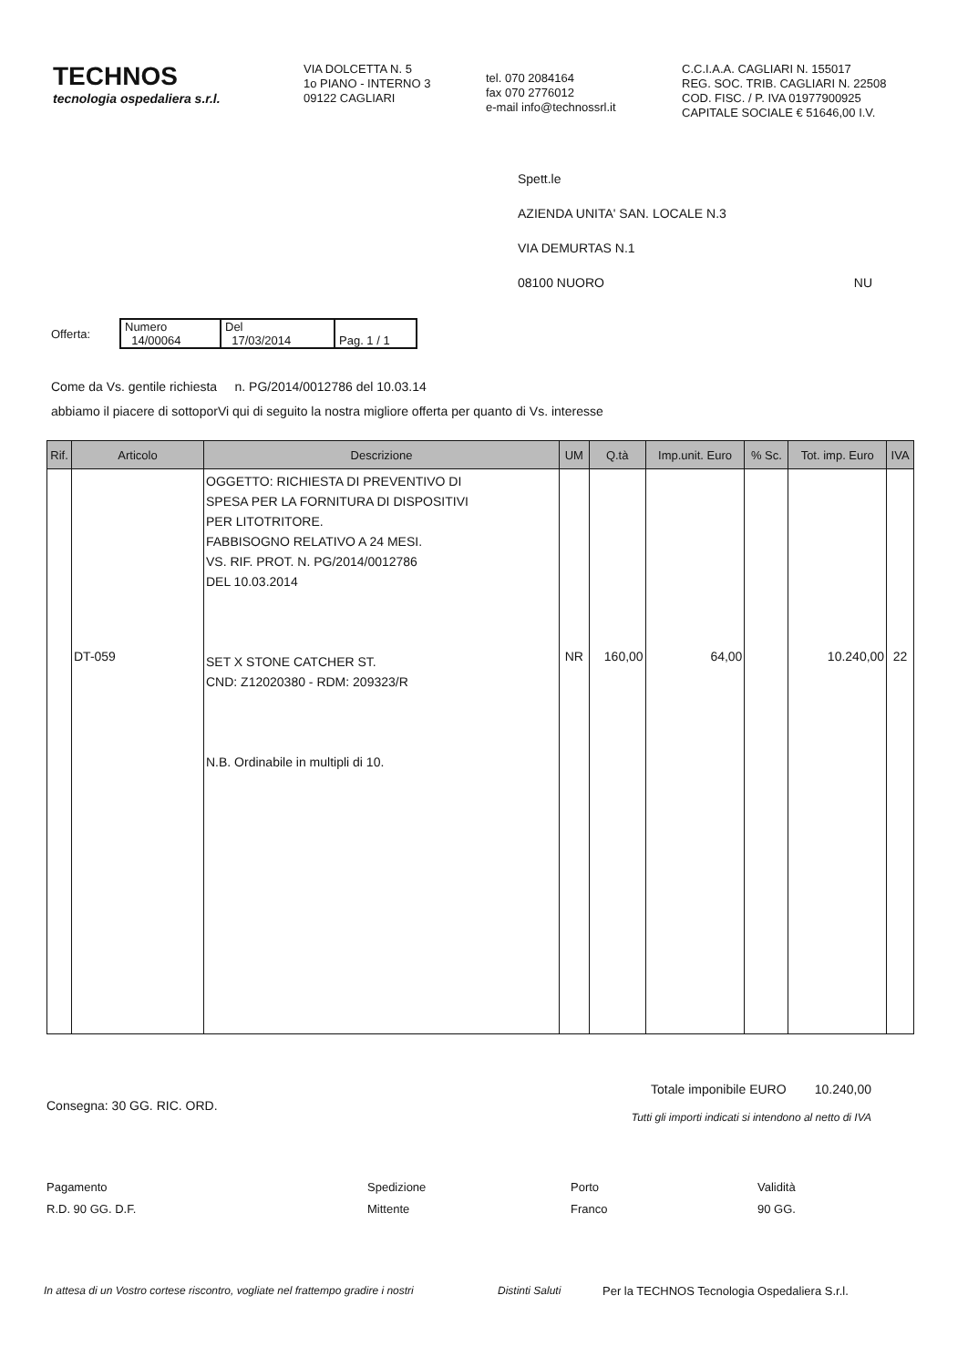TECHNOS
tecnologia ospedaliera s.r.l.
VIA DOLCETTA N. 5
1o PIANO - INTERNO 3
09122 CAGLIARI
tel. 070 2084164
fax 070 2776012
e-mail info@technossrl.it
C.C.I.A.A. CAGLIARI N. 155017
REG. SOC. TRIB. CAGLIARI N. 22508
COD. FISC. / P. IVA 01977900925
CAPITALE SOCIALE € 51646,00 I.V.
Spett.le
AZIENDA UNITA' SAN. LOCALE N.3
VIA DEMURTAS N.1
08100 NUORO NU
Offerta:
| Numero 14/00064 | Del 17/03/2014 | Pag. 1 / 1 |
Come da Vs. gentile richiesta n. PG/2014/0012786 del 10.03.14
abbiamo il piacere di sottoporVi qui di seguito la nostra migliore offerta per quanto di Vs. interesse
| Rif. | Articolo | Descrizione | UM | Q.tà | Imp.unit. Euro | % Sc. | Tot. imp. Euro | IVA |
| --- | --- | --- | --- | --- | --- | --- | --- | --- |
| | DT-059 | OGGETTO: RICHIESTA DI PREVENTIVO DI SPESA PER LA FORNITURA DI DISPOSITIVI PER LITOTRITORE. FABBISOGNO RELATIVO A 24 MESI. VS. RIF. PROT. N. PG/2014/0012786 DEL 10.03.2014 SET X STONE CATCHER ST. CND: Z12020380 - RDM: 209323/R N.B. Ordinabile in multipli di 10. | NR | 160,00 | 64,00 | | 10.240,00 | 22 |
Consegna: 30 GG. RIC. ORD.
Totale imponibile EURO 10.240,00
Tutti gli importi indicati si intendono al netto di IVA
Pagamento
R.D. 90 GG. D.F.
Spedizione
Mittente
Porto
Franco
Validità
90 GG.
In attesa di un Vostro cortese riscontro, vogliate nel frattempo gradire i nostri Distinti Saluti Per la TECHNOS Tecnologia Ospedaliera S.r.l.